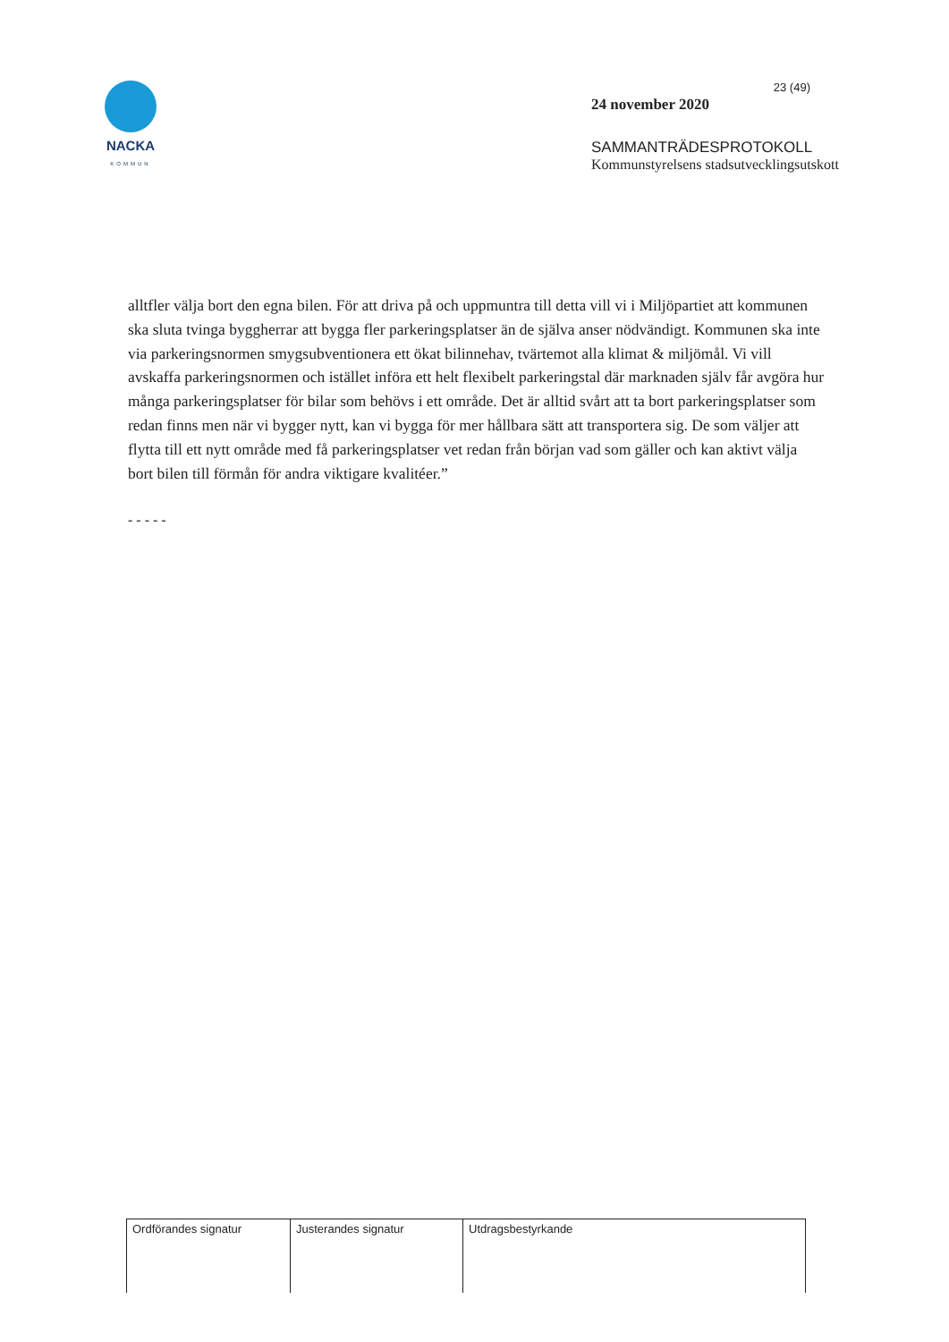NACKA
KOMMUN
23 (49)
24 november 2020
SAMMANTRÄDESPROTOKOLL
Kommunstyrelsens stadsutvecklingsutskott
alltfler välja bort den egna bilen. För att driva på och uppmuntra till detta vill vi i Miljöpartiet att kommunen ska sluta tvinga byggherrar att bygga fler parkeringsplatser än de själva anser nödvändigt. Kommunen ska inte via parkeringsnormen smygsubventionera ett ökat bilinnehav, tvärtemot alla klimat & miljömål. Vi vill avskaffa parkeringsnormen och istället införa ett helt flexibelt parkeringstal där marknaden själv får avgöra hur många parkeringsplatser för bilar som behövs i ett område. Det är alltid svårt att ta bort parkeringsplatser som redan finns men när vi bygger nytt, kan vi bygga för mer hållbara sätt att transportera sig. De som väljer att flytta till ett nytt område med få parkeringsplatser vet redan från början vad som gäller och kan aktivt välja bort bilen till förmån för andra viktigare kvalitéer.”
- - - - -
| Ordförandes signatur | Justerandes signatur | Utdragsbestyrkande |